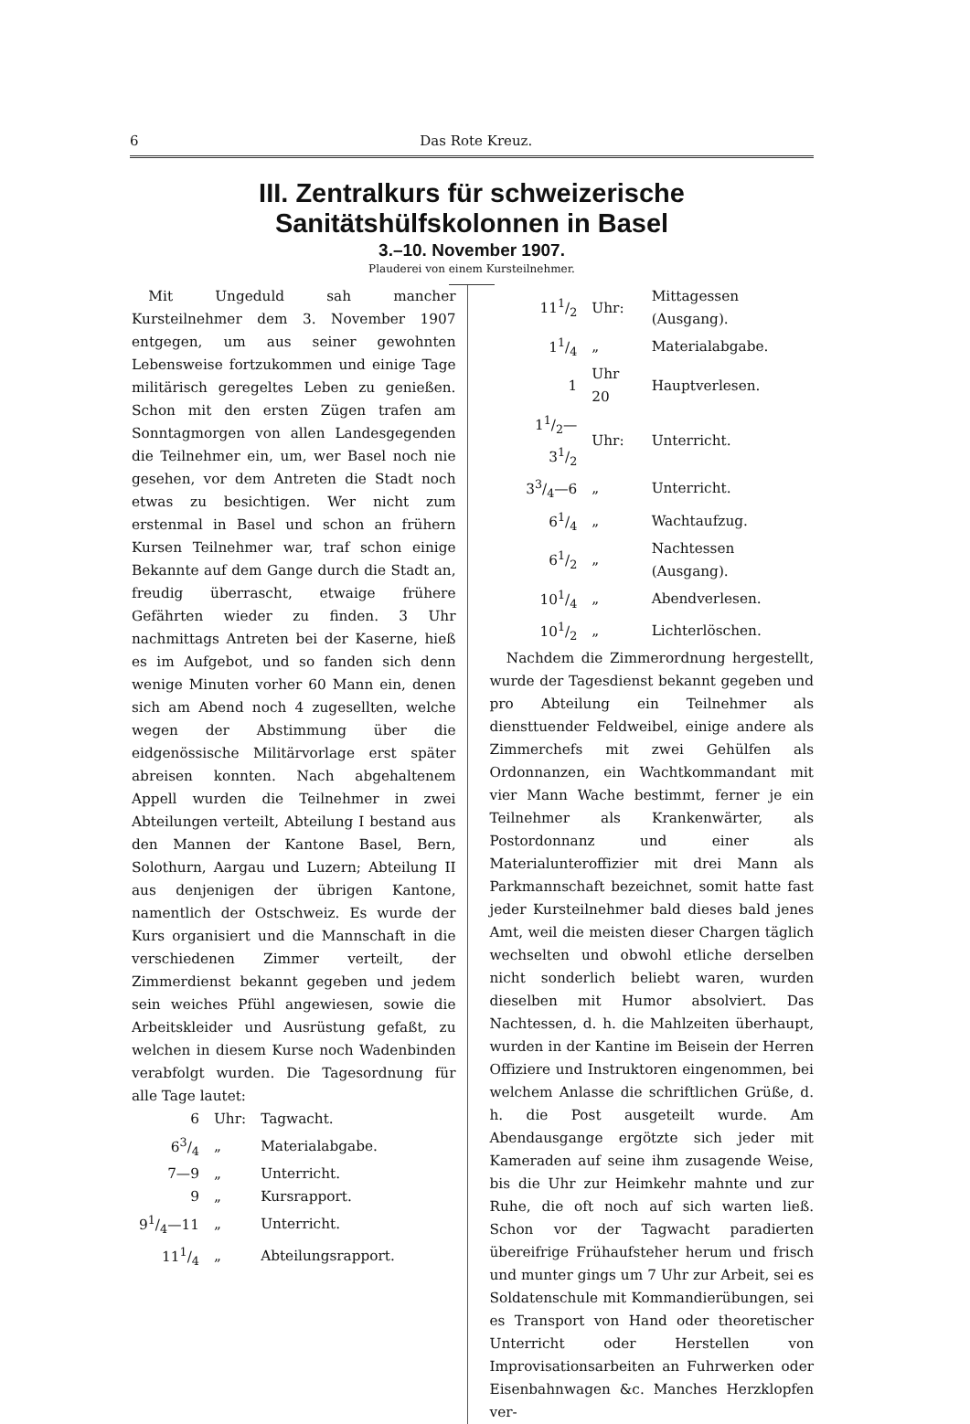6 Das Rote Kreuz.
III. Zentralkurs für schweizerische Sanitätshülfskolonnen in Basel
3.–10. November 1907.
Plauderei von einem Kursteilnehmer.
Mit Ungeduld sah mancher Kursteilnehmer dem 3. November 1907 entgegen, um aus seiner gewohnten Lebensweise fortzukommen und einige Tage militärisch geregeltes Leben zu genießen. Schon mit den ersten Zügen trafen am Sonntagmorgen von allen Landesgegenden die Teilnehmer ein, um, wer Basel noch nie gesehen, vor dem Antreten die Stadt noch etwas zu besichtigen. Wer nicht zum erstenmal in Basel und schon an frühern Kursen Teilnehmer war, traf schon einige Bekannte auf dem Gange durch die Stadt an, freudig überrascht, etwaige frühere Gefährten wieder zu finden. 3 Uhr nachmittags Antreten bei der Kaserne, hieß es im Aufgebot, und so fanden sich denn wenige Minuten vorher 60 Mann ein, denen sich am Abend noch 4 zugesellten, welche wegen der Abstimmung über die eidgenössische Militärvorlage erst später abreisen konnten. Nach abgehaltenem Appell wurden die Teilnehmer in zwei Abteilungen verteilt, Abteilung I bestand aus den Mannen der Kantone Basel, Bern, Solothurn, Aargau und Luzern; Abteilung II aus denjenigen der übrigen Kantone, namentlich der Ostschweiz. Es wurde der Kurs organisiert und die Mannschaft in die verschiedenen Zimmer verteilt, der Zimmerdienst bekannt gegeben und jedem sein weiches Pfühl angewiesen, sowie die Arbeitskleider und Ausrüstung gefaßt, zu welchen in diesem Kurse noch Wadenbinden verabfolgt wurden. Die Tagesordnung für alle Tage lautet:
| 6 | Uhr: | Tagwacht. |
| 63/4 | „ | Materialabgabe. |
| 7—9 | „ | Unterricht. |
| 9 | „ | Kursrapport. |
| 91/4—11 | „ | Unterricht. |
| 111/4 | „ | Abteilungsrapport. |
| 111/2 | Uhr: | Mittagessen (Ausgang). |
| 11/4 | „ | Materialabgabe. |
| 1 | Uhr 20 | Hauptverlesen. |
| 11/2—31/2 | Uhr: | Unterricht. |
| 33/4—6 | „ | Unterricht. |
| 61/4 | „ | Wachtaufzug. |
| 61/2 | „ | Nachtessen (Ausgang). |
| 101/4 | „ | Abendverlesen. |
| 101/2 | „ | Lichterlöschen. |
Nachdem die Zimmerordnung hergestellt, wurde der Tagesdienst bekannt gegeben und pro Abteilung ein Teilnehmer als diensttuender Feldweibel, einige andere als Zimmerchefs mit zwei Gehülfen als Ordonnanzen, ein Wachtkommandant mit vier Mann Wache bestimmt, ferner je ein Teilnehmer als Krankenwärter, als Postordonnanz und einer als Materialunteroffizier mit drei Mann als Parkmannschaft bezeichnet, somit hatte fast jeder Kursteilnehmer bald dieses bald jenes Amt, weil die meisten dieser Chargen täglich wechselten und obwohl etliche derselben nicht sonderlich beliebt waren, wurden dieselben mit Humor absolviert. Das Nachtessen, d. h. die Mahlzeiten überhaupt, wurden in der Kantine im Beisein der Herren Offiziere und Instruktoren eingenommen, bei welchem Anlasse die schriftlichen Grüße, d. h. die Post ausgeteilt wurde. Am Abendausgange ergötzte sich jeder mit Kameraden auf seine ihm zusagende Weise, bis die Uhr zur Heimkehr mahnte und zur Ruhe, die oft noch auf sich warten ließ. Schon vor der Tagwacht paradierten übereifrige Frühaufsteher herum und frisch und munter gings um 7 Uhr zur Arbeit, sei es Soldatenschule mit Kommandierübungen, sei es Transport von Hand oder theoretischer Unterricht oder Herstellen von Improvisationsarbeiten an Fuhrwerken oder Eisenbahnwagen &c. Manches Herzklopfen ver-